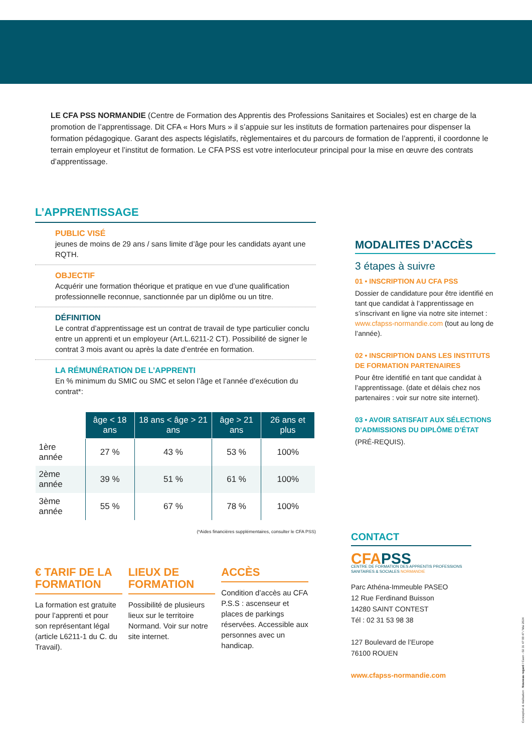LE CFA PSS NORMANDIE (Centre de Formation des Apprentis des Professions Sanitaires et Sociales) est en charge de la promotion de l’apprentissage. Dit CFA « Hors Murs » il s’appuie sur les instituts de formation partenaires pour dispenser la formation pédagogique. Garant des aspects législatifs, règlementaires et du parcours de formation de l’apprenti, il coordonne le terrain employeur et l’institut de formation. Le CFA PSS est votre interlocuteur principal pour la mise en œuvre des contrats d’apprentissage.
L’APPRENTISSAGE
PUBLIC VISÉ
jeunes de moins de 29 ans / sans limite d’âge pour les candidats ayant une RQTH.
OBJECTIF
Acquérir une formation théorique et pratique en vue d’une qualification professionnelle reconnue, sanctionnée par un diplôme ou un titre.
DÉFINITION
Le contrat d’apprentissage est un contrat de travail de type particulier conclu entre un apprenti et un employeur (Art.L.6211-2 CT). Possibilité de signer le contrat 3 mois avant ou après la date d’entrée en formation.
LA RÉMUNÉRATION DE L’APPRENTI
En % minimum du SMIC ou SMC et selon l’âge et l’année d’exécution du contrat*:
| | âge < 18 ans | 18 ans < âge > 21 ans | âge > 21 ans | 26 ans et plus |
| --- | --- | --- | --- | --- |
| 1ère année | 27 % | 43 % | 53 % | 100% |
| 2ème année | 39 % | 51 % | 61 % | 100% |
| 3ème année | 55 % | 67 % | 78 % | 100% |
(*Aides financières supplémentaires, consulter le CFA PSS)
€ TARIF DE LA FORMATION
La formation est gratuite pour l’apprenti et pour son représentant légal (article L6211-1 du C. du Travail).
LIEUX DE FORMATION
Possibilité de plusieurs lieux sur le territoire Normand. Voir sur notre site internet.
ACCÈS
Condition d’accès au CFA P.S.S : ascenseur et places de parkings réservées. Accessible aux personnes avec un handicap.
MODALITES D’ACCÈS
3 étapes à suivre
01 • INSCRIPTION AU CFA PSS
Dossier de candidature pour être identifié en tant que candidat à l’apprentissage en s’inscrivant en ligne via notre site internet : www.cfapss-normandie.com (tout au long de l’année).
02 • INSCRIPTION DANS LES INSTITUTS DE FORMATION PARTENAIRES
Pour être identifié en tant que candidat à l’apprentissage. (date et délais chez nos partenaires : voir sur notre site internet).
03 • AVOIR SATISFAIT AUX SÉLECTIONS D’ADMISSIONS DU DIPLÔME D’ÉTAT
(PRÉ-REQUIS).
CONTACT
CFA PSS
CENTRE DE FORMATION DES APPRENTIS PROFESSIONS SANITAIRES & SOCIALES NORMANDIE
Parc Athéna-Immeuble PASEO
12 Rue Ferdinand Buisson
14280 SAINT CONTEST
Tél : 02 31 53 98 38
127 Boulevard de l’Europe
76100 ROUEN
www.cfapss-normandie.com
Conception & réalisation : Nouveau regard / Caen - 02 31 47 00 47 / Mai 2024